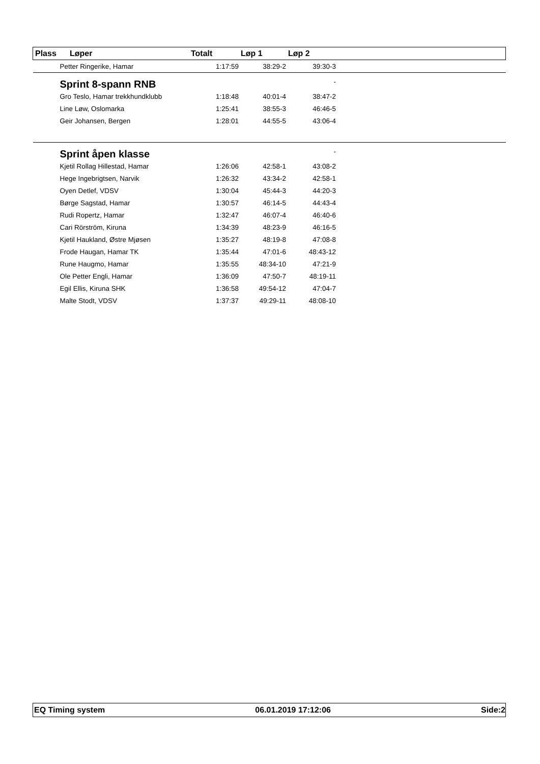| Plass | Løper | Totalt | Løp 1 | Løp 2 | |
| --- | --- | --- | --- | --- | --- |
| Petter Ringerike, Hamar | | 1:17:59 | 38:29-2 | 39:30-3 | |
| Sprint 8-spann RNB | | | | - | |
| Gro Teslo, Hamar trekkhundklubb | | 1:18:48 | 40:01-4 | 38:47-2 | |
| Line Løw, Oslomarka | | 1:25:41 | 38:55-3 | 46:46-5 | |
| Geir Johansen, Bergen | | 1:28:01 | 44:55-5 | 43:06-4 | |
| Sprint åpen klasse | | | | - | |
| Kjetil Rollag Hillestad, Hamar | | 1:26:06 | 42:58-1 | 43:08-2 | |
| Hege Ingebrigtsen, Narvik | | 1:26:32 | 43:34-2 | 42:58-1 | |
| Oyen Detlef, VDSV | | 1:30:04 | 45:44-3 | 44:20-3 | |
| Børge Sagstad, Hamar | | 1:30:57 | 46:14-5 | 44:43-4 | |
| Rudi Ropertz, Hamar | | 1:32:47 | 46:07-4 | 46:40-6 | |
| Cari Rörström, Kiruna | | 1:34:39 | 48:23-9 | 46:16-5 | |
| Kjetil Haukland, Østre Mjøsen | | 1:35:27 | 48:19-8 | 47:08-8 | |
| Frode Haugan, Hamar TK | | 1:35:44 | 47:01-6 | 48:43-12 | |
| Rune Haugmo, Hamar | | 1:35:55 | 48:34-10 | 47:21-9 | |
| Ole Petter Engli, Hamar | | 1:36:09 | 47:50-7 | 48:19-11 | |
| Egil Ellis, Kiruna SHK | | 1:36:58 | 49:54-12 | 47:04-7 | |
| Malte Stodt, VDSV | | 1:37:37 | 49:29-11 | 48:08-10 | |
EQ Timing system 06.01.2019 17:12:06 Side:2